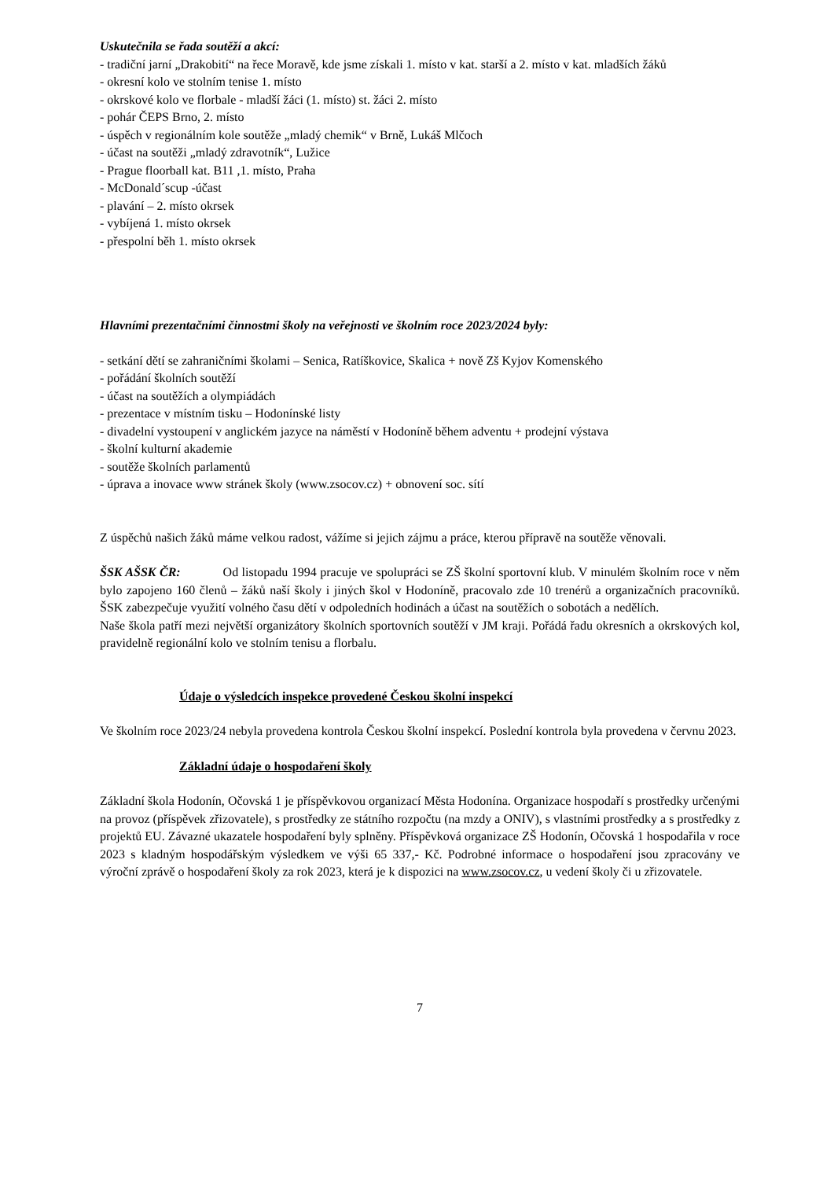Uskutečnila se řada soutěží a akcí:
- tradiční jarní „Drakobití“ na řece Moravě, kde jsme získali 1. místo v kat. starší a 2. místo v kat. mladších žáků
- okresní kolo ve stolním tenise 1. místo
- okrskové kolo ve florbale - mladší žáci (1. místo) st. žáci 2. místo
- pohár ČEPS Brno, 2. místo
- úspěch v regionálním kole soutěže „mladý chemik“ v Brně, Lukáš Mlčoch
- účast na soutěži „mladý zdravotník“, Lužice
- Prague floorball kat. B11 ,1. místo, Praha
- McDonald´scup -účast
- plavání – 2. místo okrsek
- vybíjená 1. místo okrsek
- přespolní běh 1. místo okrsek
Hlavními prezentačními činnostmi školy na veřejnosti ve školním roce 2023/2024 byly:
- setkání dětí se zahraničními školami – Senica, Ratíškovice, Skalica + nově Zš Kyjov Komenského
- pořádání školních soutěží
- účast na soutěžích a olympiádách
- prezentace v místním tisku – Hodonínské listy
- divadelní vystoupení v anglickém jazyce na náměstí v Hodoníně během adventu + prodejní výstava
- školní kulturní akademie
- soutěže školních parlamentů
- úprava a inovace www stránek školy (www.zsocov.cz) + obnovení soc. sítí
Z úspěchů našich žáků máme velkou radost, vážíme si jejich zájmu a práce, kterou přípravě na soutěže věnovali.
ŠSK AŠSK ČR: Od listopadu 1994 pracuje ve spolupráci se ZŠ školní sportovní klub. V minulém školním roce v něm bylo zapojeno 160 členů – žáků naší školy i jiných škol v Hodoníně, pracovalo zde 10 trenérů a organizačních pracovníků. ŠSK zabezpečuje využití volného času dětí v odpoledních hodinách a účast na soutěžích o sobotách a nedělích.
Naše škola patří mezi největší organizátory školních sportovních soutěží v JM kraji. Pořádá řadu okresních a okrskových kol, pravidelně regionální kolo ve stolním tenisu a florbalu.
Údaje o výsledcích inspekce provedené Českou školní inspekcí
Ve školním roce 2023/24 nebyla provedena kontrola Českou školní inspekcí. Poslední kontrola byla provedena v červnu 2023.
Základní údaje o hospodaření školy
Základní škola Hodonín, Očovská 1 je příspěvkovou organizací Města Hodonína. Organizace hospodaří s prostředky určenými na provoz (příspěvek zřizovatele), s prostředky ze státního rozpočtu (na mzdy a ONIV), s vlastními prostředky a s prostředky z projektů EU. Závazné ukazatele hospodaření byly splněny. Příspěvková organizace ZŠ Hodonín, Očovská 1 hospodařila v roce 2023 s kladným hospodářským výsledkem ve výši 65 337,- Kč. Podrobné informace o hospodaření jsou zpracovány ve výroční zprávě o hospodaření školy za rok 2023, která je k dispozici na www.zsocov.cz, u vedení školy či u zřizovatele.
7